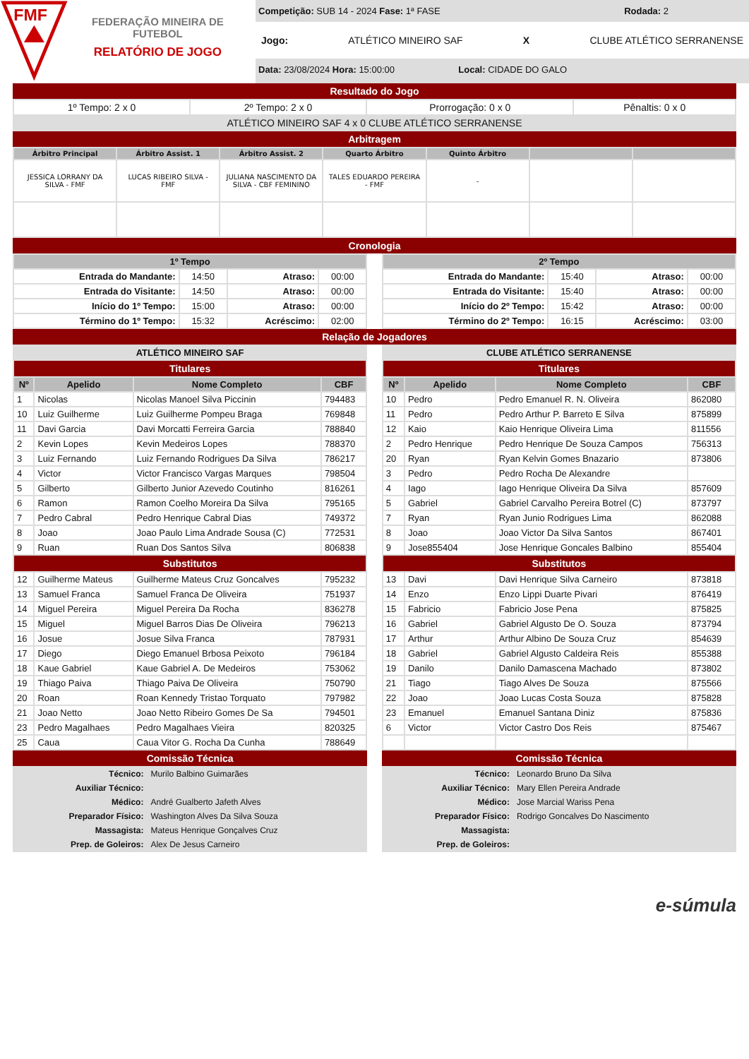FMF
FEDERAÇÃO MINEIRA DE FUTEBOL
RELATÓRIO DE JOGO
Competição: SUB 14 - 2024 Fase: 1ª FASE Rodada: 2
Jogo: ATLÉTICO MINEIRO SAF X CLUBE ATLÉTICO SERRANENSE
Data: 23/08/2024 Hora: 15:00:00 Local: CIDADE DO GALO
Resultado do Jogo
| 1º Tempo: 2 x 0 | 2º Tempo: 2 x 0 | Prorrogação: 0 x 0 | Pênaltis: 0 x 0 |
| ATLÉTICO MINEIRO SAF 4 x 0 CLUBE ATLÉTICO SERRANENSE | | | |
Arbitragem
| Árbitro Principal | Árbitro Assist. 1 | Árbitro Assist. 2 | Quarto Árbitro | Quinto Árbitro | | |
| --- | --- | --- | --- | --- | --- | --- |
| JESSICA LORRANY DA SILVA - FMF | LUCAS RIBEIRO SILVA - FMF | JULIANA NASCIMENTO DA SILVA - CBF FEMININO | TALES EDUARDO PEREIRA - FMF | - | | |
Cronologia
| 1º Tempo | | | |
| --- | --- | --- | --- |
| Entrada do Mandante: | 14:50 | Atraso: | 00:00 |
| Entrada do Visitante: | 14:50 | Atraso: | 00:00 |
| Início do 1º Tempo: | 15:00 | Atraso: | 00:00 |
| Término do 1º Tempo: | 15:32 | Acréscimo: | 02:00 |
| 2º Tempo | | | |
| --- | --- | --- | --- |
| Entrada do Mandante: | 15:40 | Atraso: | 00:00 |
| Entrada do Visitante: | 15:40 | Atraso: | 00:00 |
| Início do 2º Tempo: | 15:42 | Atraso: | 00:00 |
| Término do 2º Tempo: | 16:15 | Acréscimo: | 03:00 |
Relação de Jogadores
| ATLÉTICO MINEIRO SAF | | | |
| --- | --- | --- | --- |
| Titulares | | | |
| Nº | Apelido | Nome Completo | CBF |
| 1 | Nicolas | Nicolas Manoel Silva Piccinin | 794483 |
| 10 | Luiz Guilherme | Luiz Guilherme Pompeu Braga | 769848 |
| 11 | Davi Garcia | Davi Morcatti Ferreira Garcia | 788840 |
| 2 | Kevin Lopes | Kevin Medeiros Lopes | 788370 |
| 3 | Luiz Fernando | Luiz Fernando Rodrigues Da Silva | 786217 |
| 4 | Victor | Victor Francisco Vargas Marques | 798504 |
| 5 | Gilberto | Gilberto Junior Azevedo Coutinho | 816261 |
| 6 | Ramon | Ramon Coelho Moreira Da Silva | 795165 |
| 7 | Pedro Cabral | Pedro Henrique Cabral Dias | 749372 |
| 8 | Joao | Joao Paulo Lima Andrade Sousa (C) | 772531 |
| 9 | Ruan | Ruan Dos Santos Silva | 806838 |
| Substitutos | | | |
| 12 | Guilherme Mateus | Guilherme Mateus Cruz Goncalves | 795232 |
| 13 | Samuel Franca | Samuel Franca De Oliveira | 751937 |
| 14 | Miguel Pereira | Miguel Pereira Da Rocha | 836278 |
| 15 | Miguel | Miguel Barros Dias De Oliveira | 796213 |
| 16 | Josue | Josue Silva Franca | 787931 |
| 17 | Diego | Diego Emanuel Brbosa Peixoto | 796184 |
| 18 | Kaue Gabriel | Kaue Gabriel A. De Medeiros | 753062 |
| 19 | Thiago Paiva | Thiago Paiva De Oliveira | 750790 |
| 20 | Roan | Roan Kennedy Tristao Torquato | 797982 |
| 21 | Joao Netto | Joao Netto Ribeiro Gomes De Sa | 794501 |
| 23 | Pedro Magalhaes | Pedro Magalhaes Vieira | 820325 |
| 25 | Caua | Caua Vitor G. Rocha Da Cunha | 788649 |
Comissão Técnica
| Técnico: | Murilo Balbino Guimarães |
| Auxiliar Técnico: | |
| Médico: | André Gualberto Jafeth Alves |
| Preparador Físico: | Washington Alves Da Silva Souza |
| Massagista: | Mateus Henrique Gonçalves Cruz |
| Prep. de Goleiros: | Alex De Jesus Carneiro |
| CLUBE ATLÉTICO SERRANENSE | | | |
| --- | --- | --- | --- |
| Titulares | | | |
| Nº | Apelido | Nome Completo | CBF |
| 10 | Pedro | Pedro Emanuel R. N. Oliveira | 862080 |
| 11 | Pedro | Pedro Arthur P. Barreto E Silva | 875899 |
| 12 | Kaio | Kaio Henrique Oliveira Lima | 811556 |
| 2 | Pedro Henrique | Pedro Henrique De Souza Campos | 756313 |
| 20 | Ryan | Ryan Kelvin Gomes Bnazario | 873806 |
| 3 | Pedro | Pedro Rocha De Alexandre | |
| 4 | Iago | Iago Henrique Oliveira Da Silva | 857609 |
| 5 | Gabriel | Gabriel Carvalho Pereira Botrel (C) | 873797 |
| 7 | Ryan | Ryan Junio Rodrigues Lima | 862088 |
| 8 | Joao | Joao Victor Da Silva Santos | 867401 |
| 9 | Jose855404 | Jose Henrique Goncales Balbino | 855404 |
| Substitutos | | | |
| 13 | Davi | Davi Henrique Silva Carneiro | 873818 |
| 14 | Enzo | Enzo Lippi Duarte Pivari | 876419 |
| 15 | Fabricio | Fabricio Jose Pena | 875825 |
| 16 | Gabriel | Gabriel Algusto De O. Souza | 873794 |
| 17 | Arthur | Arthur Albino De Souza Cruz | 854639 |
| 18 | Gabriel | Gabriel Algusto Caldeira Reis | 855388 |
| 19 | Danilo | Danilo Damascena Machado | 873802 |
| 21 | Tiago | Tiago Alves De Souza | 875566 |
| 22 | Joao | Joao Lucas Costa Souza | 875828 |
| 23 | Emanuel | Emanuel Santana Diniz | 875836 |
| 6 | Victor | Victor Castro Dos Reis | 875467 |
Comissão Técnica
| Técnico: | Leonardo Bruno Da Silva |
| Auxiliar Técnico: | Mary Ellen Pereira Andrade |
| Médico: | Jose Marcial Wariss Pena |
| Preparador Físico: | Rodrigo Goncalves Do Nascimento |
| Massagista: | |
| Prep. de Goleiros: | |
e-súmula